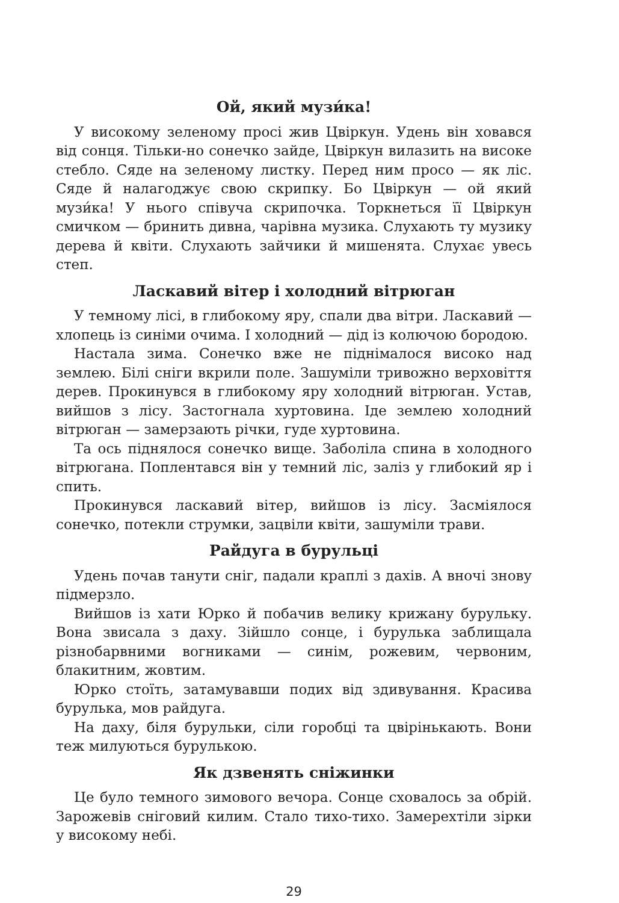Ой, який музи́ка!
У високому зеленому просі жив Цвіркун. Удень він ховався від сонця. Тільки-но сонечко зайде, Цвіркун вилазить на високе стебло. Сяде на зеленому листку. Перед ним просо — як ліс. Сяде й налагоджує свою скрипку. Бо Цвіркун — ой який музи́ка! У нього співуча скрипочка. Торкнеться її Цвіркун смичком — бринить дивна, чарівна музика. Слухають ту музику дерева й квіти. Слухають зайчики й мишенята. Слухає увесь степ.
Ласкавий вітер і холодний вітрюган
У темному лісі, в глибокому яру, спали два вітри. Ласкавий — хлопець із синіми очима. І холодний — дід із колючою бородою.
Настала зима. Сонечко вже не піднімалося високо над землею. Білі сніги вкрили поле. Зашуміли тривожно верховіття дерев. Прокинувся в глибокому яру холодний вітрюган. Устав, вийшов з лісу. Застогнала хуртовина. Іде землею холодний вітрюган — замерзають річки, гуде хуртовина.
Та ось піднялося сонечко вище. Заболіла спина в холодного вітрюгана. Поплентався він у темний ліс, заліз у глибокий яр і спить.
Прокинувся ласкавий вітер, вийшов із лісу. Засміялося сонечко, потекли струмки, зацвіли квіти, зашуміли трави.
Райдуга в бурульці
Удень почав танути сніг, падали краплі з дахів. А вночі знову підмерзло.
Вийшов із хати Юрко й побачив велику крижану бурульку. Вона звисала з даху. Зійшло сонце, і бурулька заблищала різнобарвними вогниками — синім, рожевим, червоним, блакитним, жовтим.
Юрко стоїть, затамувавши подих від здивування. Красива бурулька, мов райдуга.
На даху, біля бурульки, сіли горобці та цвірінькають. Вони теж милуються бурулькою.
Як дзвенять сніжинки
Це було темного зимового вечора. Сонце сховалось за обрій. Зарожевів сніговий килим. Стало тихо-тихо. Замерехтіли зірки у високому небі.
29